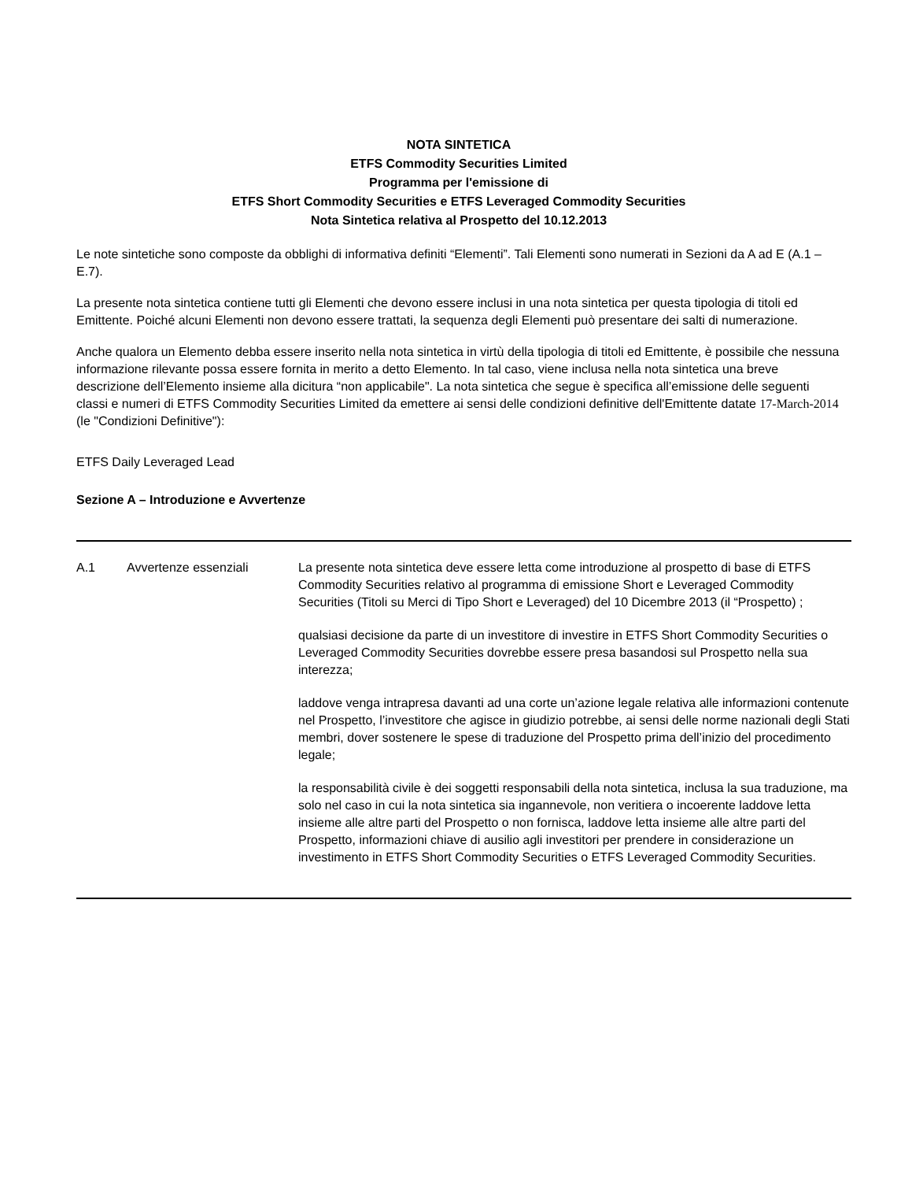NOTA SINTETICA
ETFS Commodity Securities Limited
Programma per l'emissione di
ETFS Short Commodity Securities e ETFS Leveraged Commodity Securities
Nota Sintetica relativa al Prospetto del 10.12.2013
Le note sintetiche sono composte da obblighi di informativa definiti “Elementi”. Tali Elementi sono numerati in Sezioni da A ad E (A.1 – E.7).
La presente nota sintetica contiene tutti gli Elementi che devono essere inclusi in una nota sintetica per questa tipologia di titoli ed Emittente. Poiché alcuni Elementi non devono essere trattati, la sequenza degli Elementi può presentare dei salti di numerazione.
Anche qualora un Elemento debba essere inserito nella nota sintetica in virtù della tipologia di titoli ed Emittente, è possibile che nessuna informazione rilevante possa essere fornita in merito a detto Elemento. In tal caso, viene inclusa nella nota sintetica una breve descrizione dell’Elemento insieme alla dicitura “non applicabile". La nota sintetica che segue è specifica all’emissione delle seguenti classi e numeri di ETFS Commodity Securities Limited da emettere ai sensi delle condizioni definitive dell'Emittente datate 17-March-2014 (le "Condizioni Definitive"):
ETFS Daily Leveraged Lead
Sezione A – Introduzione e Avvertenze
| A.1 | Avvertenze essenziali | La presente nota sintetica deve essere letta come introduzione al prospetto di base di ETFS Commodity Securities relativo al programma di emissione Short e Leveraged Commodity Securities (Titoli su Merci di Tipo Short e Leveraged) del 10 Dicembre 2013 (il “Prospetto) ; qualsiasi decisione da parte di un investitore di investire in ETFS Short Commodity Securities o Leveraged Commodity Securities dovrebbe essere presa basandosi sul Prospetto nella sua interezza; laddove venga intrapresa davanti ad una corte un’azione legale relativa alle informazioni contenute nel Prospetto, l’investitore che agisce in giudizio potrebbe, ai sensi delle norme nazionali degli Stati membri, dover sostenere le spese di traduzione del Prospetto prima dell’inizio del procedimento legale; la responsabilità civile è dei soggetti responsabili della nota sintetica, inclusa la sua traduzione, ma solo nel caso in cui la nota sintetica sia ingannevole, non veritiera o incoerente laddove letta insieme alle altre parti del Prospetto o non fornisca, laddove letta insieme alle altre parti del Prospetto, informazioni chiave di ausilio agli investitori per prendere in considerazione un investimento in ETFS Short Commodity Securities o ETFS Leveraged Commodity Securities. |